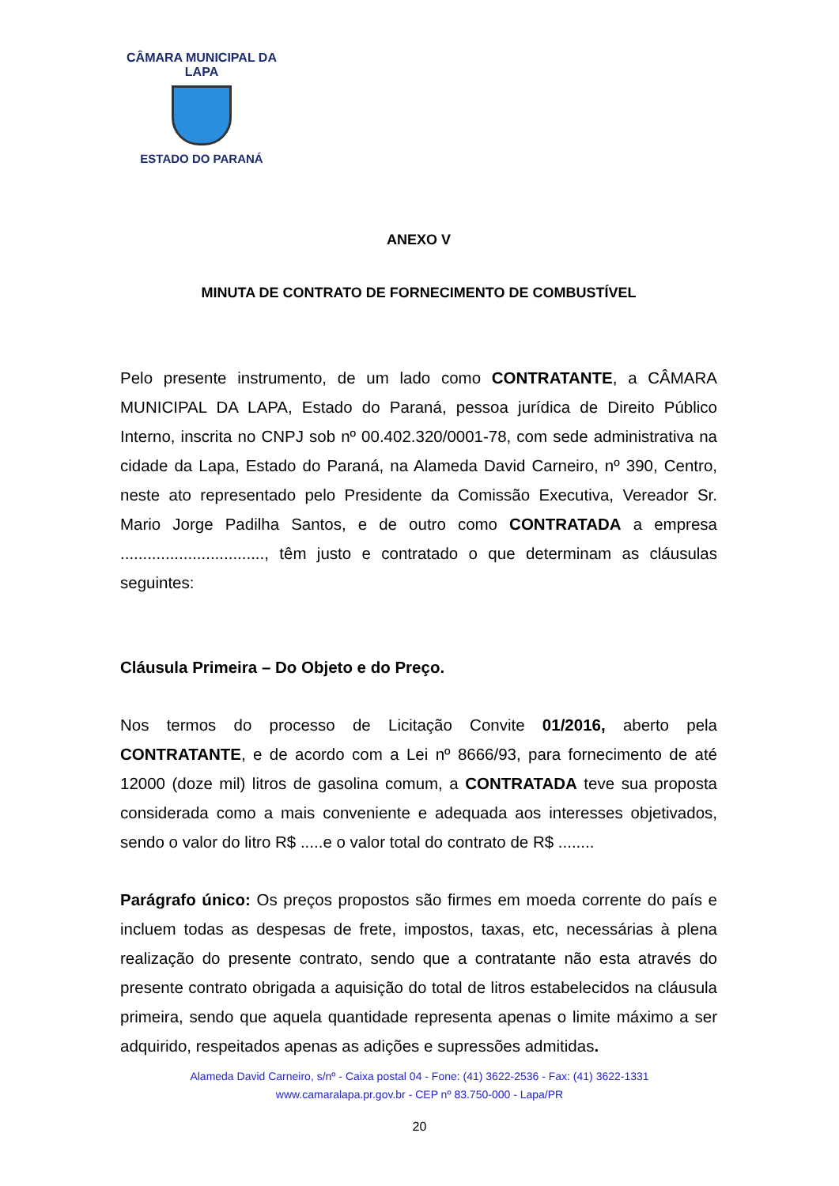CÂMARA MUNICIPAL DA LAPA
ESTADO DO PARANÁ
ANEXO V
MINUTA DE CONTRATO DE FORNECIMENTO DE COMBUSTÍVEL
Pelo presente instrumento, de um lado como CONTRATANTE, a CÂMARA MUNICIPAL DA LAPA, Estado do Paraná, pessoa jurídica de Direito Público Interno, inscrita no CNPJ sob nº 00.402.320/0001-78, com sede administrativa na cidade da Lapa, Estado do Paraná, na Alameda David Carneiro, nº 390, Centro, neste ato representado pelo Presidente da Comissão Executiva, Vereador Sr. Mario Jorge Padilha Santos, e de outro como CONTRATADA a empresa ................................, têm justo e contratado o que determinam as cláusulas seguintes:
Cláusula Primeira – Do Objeto e do Preço.
Nos termos do processo de Licitação Convite 01/2016, aberto pela CONTRATANTE, e de acordo com a Lei nº 8666/93, para fornecimento de até 12000 (doze mil) litros de gasolina comum, a CONTRATADA teve sua proposta considerada como a mais conveniente e adequada aos interesses objetivados, sendo o valor do litro R$ .....e o valor total do contrato de R$ ........
Parágrafo único: Os preços propostos são firmes em moeda corrente do país e incluem todas as despesas de frete, impostos, taxas, etc, necessárias à plena realização do presente contrato, sendo que a contratante não esta através do presente contrato obrigada a aquisição do total de litros estabelecidos na cláusula primeira, sendo que aquela quantidade representa apenas o limite máximo a ser adquirido, respeitados apenas as adições e supressões admitidas.
Alameda David Carneiro, s/nº - Caixa postal 04 - Fone: (41) 3622-2536 - Fax: (41) 3622-1331
www.camaralapa.pr.gov.br - CEP nº 83.750-000 - Lapa/PR
20